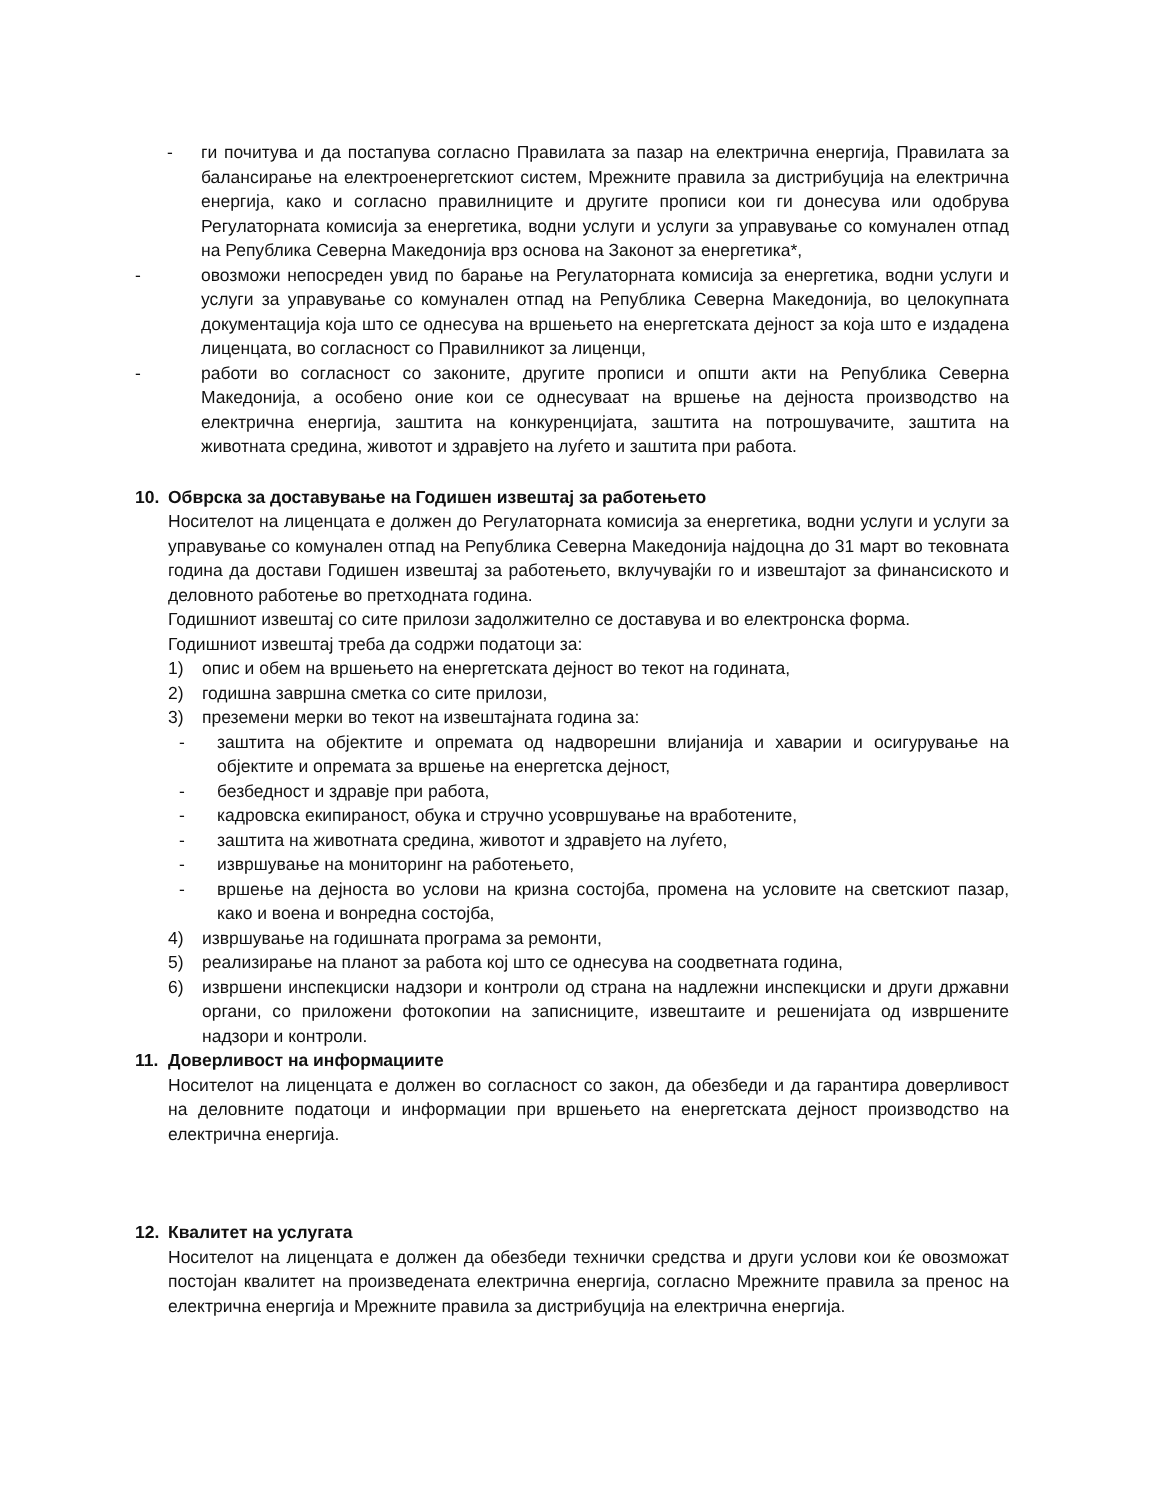- ги почитува и да постапува согласно Правилата за пазар на електрична енергија, Правилата за балансирање на електроенергетскиот систем, Мрежните правила за дистрибуција на електрична енергија, како и согласно правилниците и другите прописи кои ги донесува или одобрува Регулаторната комисија за енергетика, водни услуги и услуги за управување со комунален отпад на Република Северна Македонија врз основа на Законот за енергетика*,
- овозможи непосреден увид по барање на Регулаторната комисија за енергетика, водни услуги и услуги за управување со комунален отпад на Република Северна Македонија, во целокупната документација која што се однесува на вршењето на енергетската дејност за која што е издадена лиценцата, во согласност со Правилникот за лиценци,
- работи во согласност со законите, другите прописи и општи акти на Република Северна Македонија, а особено оние кои се однесуваат на вршење на дејноста производство на електрична енергија, заштита на конкуренцијата, заштита на потрошувачите, заштита на животната средина, животот и здравјето на луѓето и заштита при работа.
10. Обврска за доставување на Годишен извештај за работењето
Носителот на лиценцата е должен до Регулаторната комисија за енергетика, водни услуги и услуги за управување со комунален отпад на Република Северна Македонија најдоцна до 31 март во тековната година да достави Годишен извештај за работењето, вклучувајќи го и извештајот за финансиското и деловното работење во претходната година.
Годишниот извештај со сите прилози задолжително се доставува и во електронска форма.
Годишниот извештај треба да содржи податоци за:
1) опис и обем на вршењето на енергетската дејност во текот на годината,
2) годишна завршна сметка со сите прилози,
3) преземени мерки во текот на извештајната година за:
- заштита на објектите и опремата од надворешни влијанија и хаварии и осигурување на објектите и опремата за вршење на енергетска дејност,
- безбедност и здравје при работа,
- кадровска екипираност, обука и стручно усовршување на вработените,
- заштита на животната средина, животот и здравјето на луѓето,
- извршување на мониторинг на работењето,
- вршење на дејноста во услови на кризна состојба, промена на условите на светскиот пазар, како и воена и вонредна состојба,
4) извршување на годишната програма за ремонти,
5) реализирање на планот за работа кој што се однесува на соодветната година,
6) извршени инспекциски надзори и контроли од страна на надлежни инспекциски и други државни органи, со приложени фотокопии на записниците, извештаите и решенијата од извршените надзори и контроли.
11. Доверливост на информациите
Носителот на лиценцата е должен во согласност со закон, да обезбеди и да гарантира доверливост на деловните податоци и информации при вршењето на енергетската дејност производство на електрична енергија.
12. Квалитет на услугата
Носителот на лиценцата е должен да обезбеди технички средства и други услови кои ќе овозможат постојан квалитет на произведената електрична енергија, согласно Мрежните правила за пренос на електрична енергија и Мрежните правила за дистрибуција на електрична енергија.